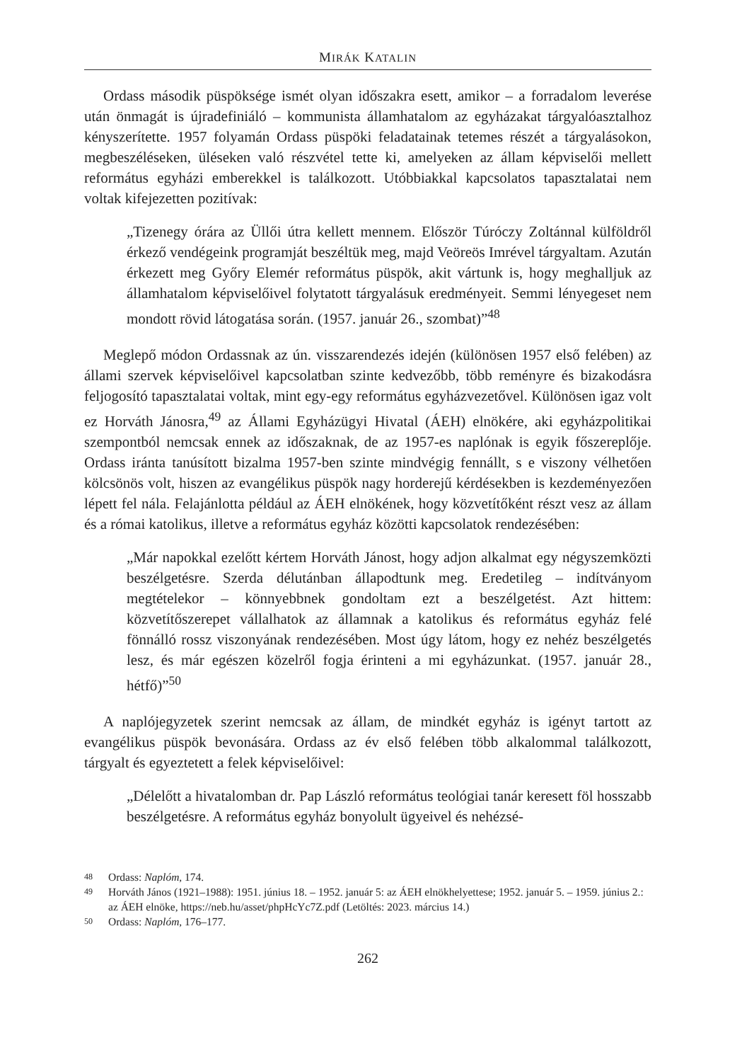MIRÁK KATALIN
Ordass második püspöksége ismét olyan időszakra esett, amikor – a forradalom leverése után önmagát is újradefiniáló – kommunista államhatalom az egyházakat tárgyalóasztalhoz kényszerítette. 1957 folyamán Ordass püspöki feladatainak tetemes részét a tárgyalásokon, megbeszéléseken, üléseken való részvétel tette ki, amelyeken az állam képviselői mellett református egyházi emberekkel is találkozott. Utóbbiakkal kapcsolatos tapasztalatai nem voltak kifejezetten pozitívak:
„Tizenegy órára az Üllői útra kellett mennem. Először Túróczy Zoltánnal külföldről érkező vendégeink programját beszéltük meg, majd Veöreös Imrével tárgyaltam. Azután érkezett meg Győry Elemér református püspök, akit vártunk is, hogy meghalljuk az államhatalom képviselőivel folytatott tárgyalásuk eredményeit. Semmi lényegeset nem mondott rövid látogatása során. (1957. január 26., szombat)”<sup>48</sup>
Meglepő módon Ordassnak az ún. visszarendezés idején (különösen 1957 első felében) az állami szervek képviselőivel kapcsolatban szinte kedvezőbb, több reményre és bizakodásra feljogosító tapasztalatai voltak, mint egy-egy református egyházvezetővel. Különösen igaz volt ez Horváth Jánosra,<sup>49</sup> az Állami Egyházügyi Hivatal (ÁEH) elnökére, aki egyházpolitikai szempontból nemcsak ennek az időszaknak, de az 1957-es naplónak is egyik főszereplője. Ordass iránta tanúsított bizalma 1957-ben szinte mindvégig fennállt, s e viszony vélhetően kölcsönös volt, hiszen az evangélikus püspök nagy horderejű kérdésekben is kezdeményezően lépett fel nála. Felajánlotta például az ÁEH elnökének, hogy közvetítőként részt vesz az állam és a római katolikus, illetve a református egyház közötti kapcsolatok rendezésében:
„Már napokkal ezelőtt kértem Horváth Jánost, hogy adjon alkalmat egy négyszemközti beszélgetésre. Szerda délutánban állapodtunk meg. Eredetileg – indítványom megtételekor – könnyebbnek gondoltam ezt a beszélgetést. Azt hittem: közvetítőszerepet vállalhatok az államnak a katolikus és református egyház felé fönnálló rossz viszonyának rendezésében. Most úgy látom, hogy ez nehéz beszélgetés lesz, és már egészen közelről fogja érinteni a mi egyházunkat. (1957. január 28., hétfő)”<sup>50</sup>
A naplójegyzetek szerint nemcsak az állam, de mindkét egyház is igényt tartott az evangélikus püspök bevonására. Ordass az év első felében több alkalommal találkozott, tárgyalt és egyeztetett a felek képviselőivel:
„Délelőtt a hivatalomban dr. Pap László református teológiai tanár keresett föl hosszabb beszélgetésre. A református egyház bonyolult ügyeivel és nehézsé-
48 Ordass: Naplóm, 174.
49 Horváth János (1921–1988): 1951. június 18. – 1952. január 5: az ÁEH elnökhelyettese; 1952. január 5. – 1959. június 2.: az ÁEH elnöke, https://neb.hu/asset/phpHcYc7Z.pdf (Letöltés: 2023. március 14.)
50 Ordass: Naplóm, 176–177.
262